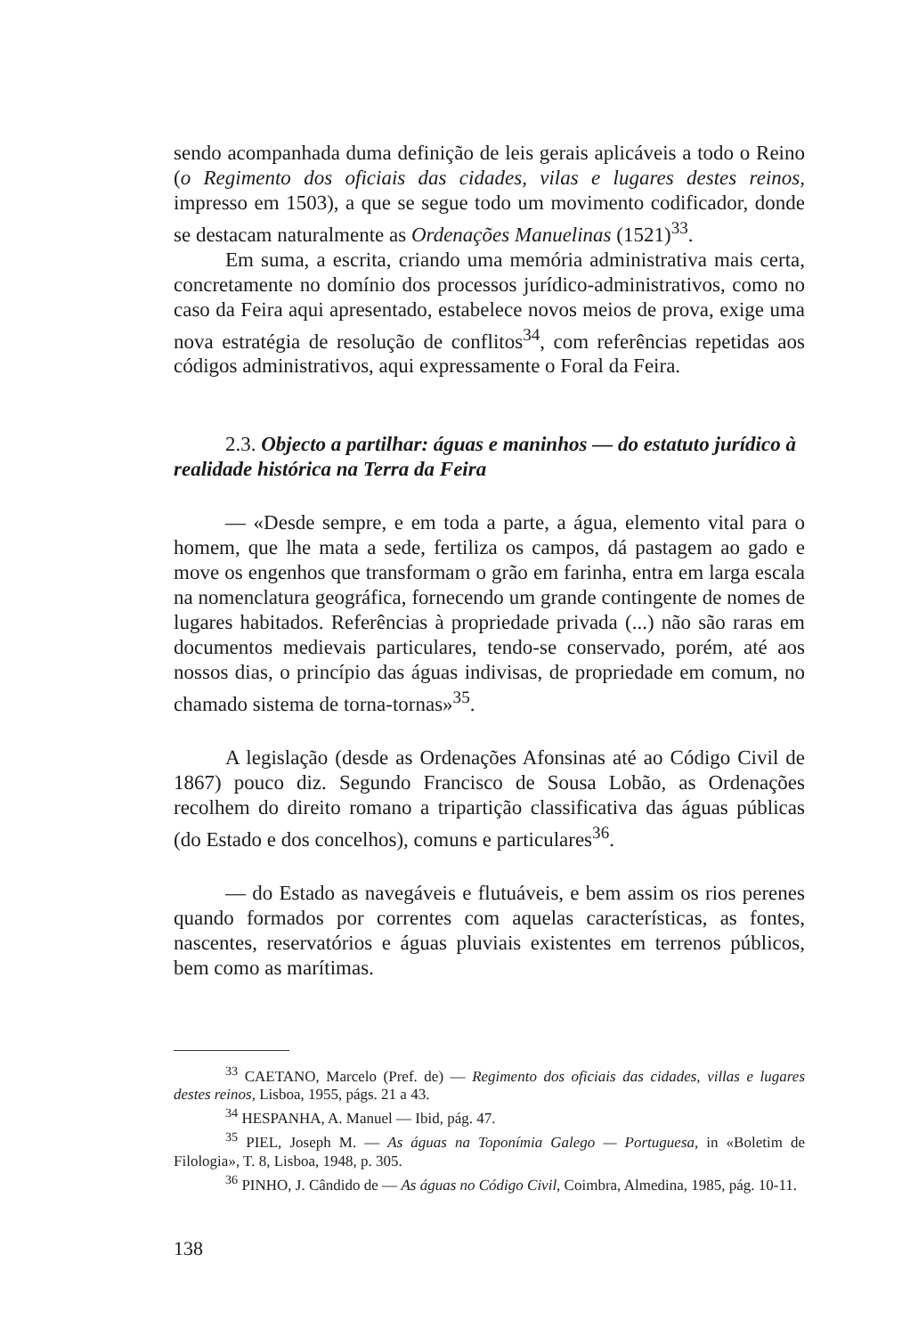sendo acompanhada duma definição de leis gerais aplicáveis a todo o Reino (o Regimento dos oficiais das cidades, vilas e lugares destes reinos, impresso em 1503), a que se segue todo um movimento codificador, donde se destacam naturalmente as Ordenações Manuelinas (1521)<sup>33</sup>.
Em suma, a escrita, criando uma memória administrativa mais certa, concretamente no domínio dos processos jurídico-administrativos, como no caso da Feira aqui apresentado, estabelece novos meios de prova, exige uma nova estratégia de resolução de conflitos<sup>34</sup>, com referências repetidas aos códigos administrativos, aqui expressamente o Foral da Feira.
2.3. Objecto a partilhar: águas e maninhos — do estatuto jurídico à realidade histórica na Terra da Feira
— «Desde sempre, e em toda a parte, a água, elemento vital para o homem, que lhe mata a sede, fertiliza os campos, dá pastagem ao gado e move os engenhos que transformam o grão em farinha, entra em larga escala na nomenclatura geográfica, fornecendo um grande contingente de nomes de lugares habitados. Referências à propriedade privada (...) não são raras em documentos medievais particulares, tendo-se conservado, porém, até aos nossos dias, o princípio das águas indivisas, de propriedade em comum, no chamado sistema de torna-tornas»<sup>35</sup>.
A legislação (desde as Ordenações Afonsinas até ao Código Civil de 1867) pouco diz. Segundo Francisco de Sousa Lobão, as Ordenações recolhem do direito romano a tripartição classificativa das águas públicas (do Estado e dos concelhos), comuns e particulares<sup>36</sup>.
— do Estado as navegáveis e flutuáveis, e bem assim os rios perenes quando formados por correntes com aquelas características, as fontes, nascentes, reservatórios e águas pluviais existentes em terrenos públicos, bem como as marítimas.
<sup>33</sup> CAETANO, Marcelo (Pref. de) — Regimento dos oficiais das cidades, villas e lugares destes reinos, Lisboa, 1955, págs. 21 a 43.
<sup>34</sup> HESPANHA, A. Manuel — Ibid, pág. 47.
<sup>35</sup> PIEL, Joseph M. — As águas na Toponímia Galego — Portuguesa, in «Boletim de Filologia», T. 8, Lisboa, 1948, p. 305.
<sup>36</sup> PINHO, J. Cândido de — As águas no Código Civil, Coimbra, Almedina, 1985, pág. 10-11.
138